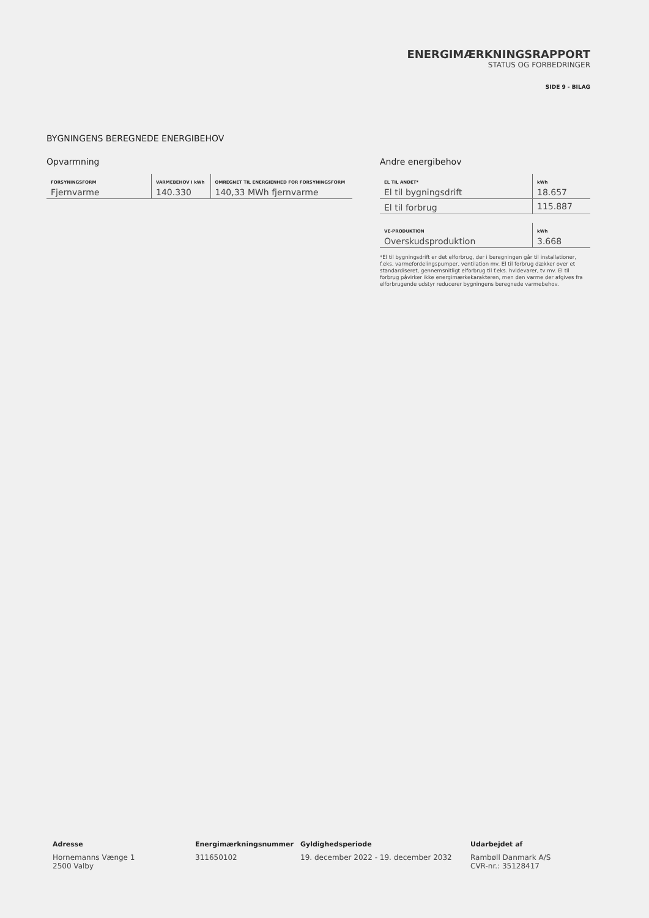ENERGIMÆRKNINGSRAPPORT
STATUS OG FORBEDRINGER
SIDE 9 - BILAG
BYGNINGENS BEREGNEDE ENERGIBEHOV
Opvarmning
| FORSYNINGSFORM | VARMEBEHOV I kWh | OMREGNET TIL ENERGIENHED FOR FORSYNINGSFORM |
| --- | --- | --- |
| Fjernvarme | 140.330 | 140,33 MWh fjernvarme |
Andre energibehov
| EL TIL ANDET* | kWh |
| --- | --- |
| El til bygningsdrift | 18.657 |
| El til forbrug | 115.887 |
| VE-PRODUKTION | kWh |
| --- | --- |
| Overskudsproduktion | 3.668 |
*El til bygningsdrift er det elforbrug, der i beregningen går til installationer, f.eks. varmefordelingspumper, ventilation mv. El til forbrug dækker over et standardiseret, gennemsnitligt elforbrug til f.eks. hvidevarer, tv mv. El til forbrug påvirker ikke energimærkekarakteren, men den varme der afgives fra elforbrugende udstyr reducerer bygningens beregnede varmebehov.
Adresse
Hornemanns Vænge 1
2500 Valby
Energimærkningsnummer
311650102
Gyldighedsperiode
19. december 2022 - 19. december 2032
Udarbejdet af
Rambøll Danmark A/S
CVR-nr.: 35128417